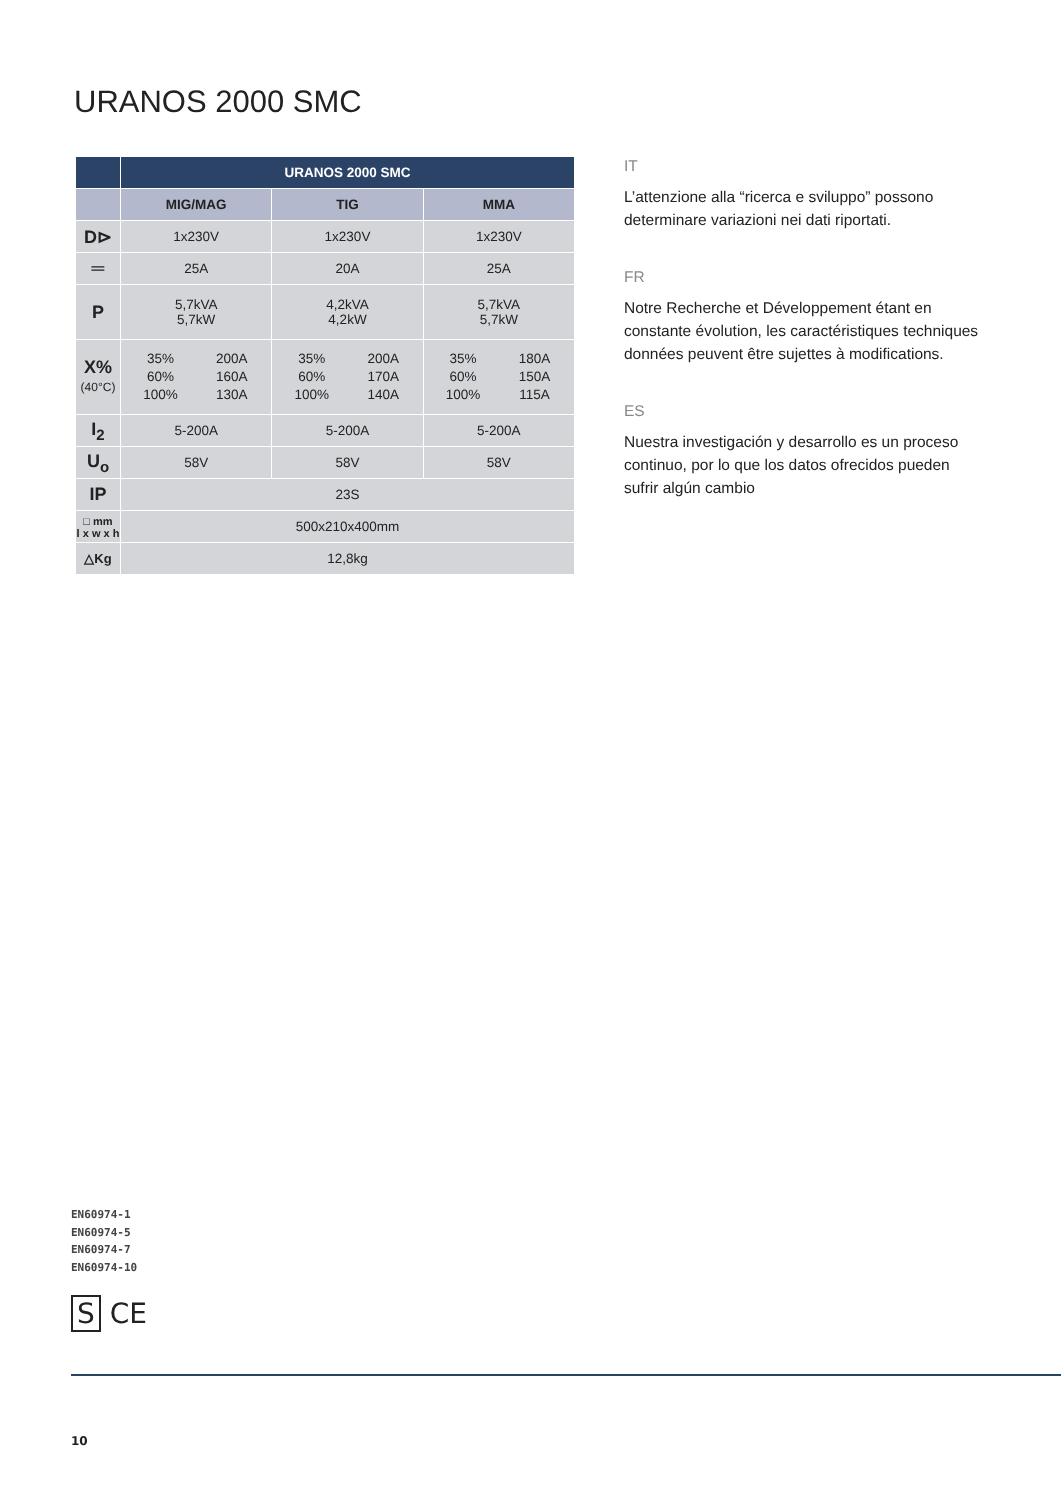URANOS 2000 SMC
| | URANOS 2000 SMC | | |
| --- | --- | --- | --- |
| | MIG/MAG | TIG | MMA |
| D⊳ | 1x230V | 1x230V | 1x230V |
| ═ | 25A | 20A | 25A |
| P | 5,7kVA 5,7kW | 4,2kVA 4,2kW | 5,7kVA 5,7kW |
| X% (40°C) | 35% 60% 100% 200A 160A 130A | 35% 60% 100% 200A 170A 140A | 35% 60% 100% 180A 150A 115A |
| I<sub>2</sub> | 5-200A | 5-200A | 5-200A |
| U<sub>o</sub> | 58V | 58V | 58V |
| IP | 23S | | |
| □ mm l x w x h | 500x210x400mm | | |
| △Kg | 12,8kg | | |
IT
L’attenzione alla “ricerca e sviluppo” possono determinare variazioni nei dati riportati.
FR
Notre Recherche et Développement étant en constante évolution, les caractéristiques techniques données peuvent être sujettes à modifications.
ES
Nuestra investigación y desarrollo es un proceso continuo, por lo que los datos ofrecidos pueden sufrir algún cambio
EN60974-1
EN60974-5
EN60974-7
EN60974-10
S CE
10